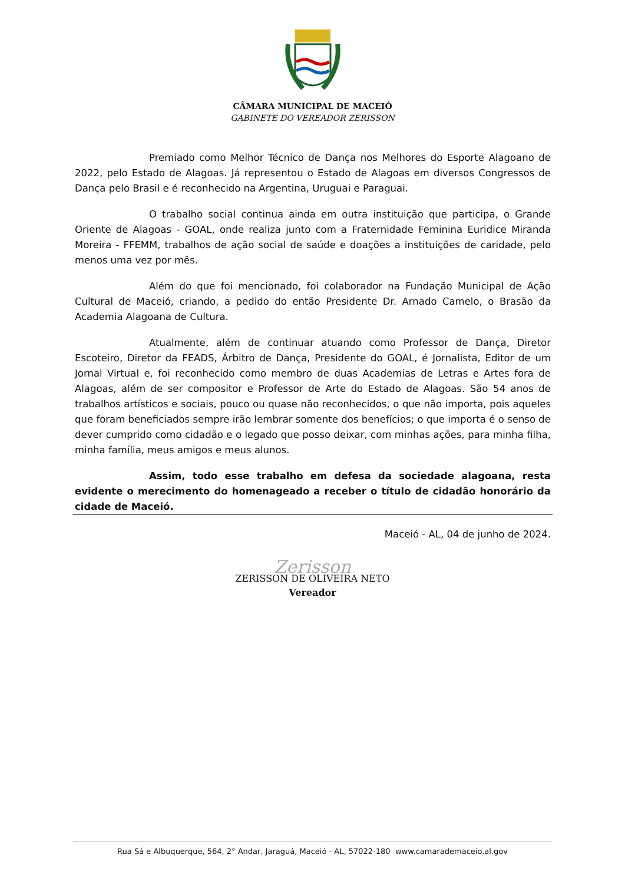CÂMARA MUNICIPAL DE MACEIÓ
GABINETE DO VEREADOR ZERISSON
Premiado como Melhor Técnico de Dança nos Melhores do Esporte Alagoano de 2022, pelo Estado de Alagoas. Já representou o Estado de Alagoas em diversos Congressos de Dança pelo Brasil e é reconhecido na Argentina, Uruguai e Paraguai.
O trabalho social continua ainda em outra instituição que participa, o Grande Oriente de Alagoas - GOAL, onde realiza junto com a Fraternidade Feminina Euridice Miranda Moreira - FFEMM, trabalhos de ação social de saúde e doações a instituições de caridade, pelo menos uma vez por mês.
Além do que foi mencionado, foi colaborador na Fundação Municipal de Ação Cultural de Maceió, criando, a pedido do então Presidente Dr. Arnado Camelo, o Brasão da Academia Alagoana de Cultura.
Atualmente, além de continuar atuando como Professor de Dança, Diretor Escoteiro, Diretor da FEADS, Árbitro de Dança, Presidente do GOAL, é Jornalista, Editor de um Jornal Virtual e, foi reconhecido como membro de duas Academias de Letras e Artes fora de Alagoas, além de ser compositor e Professor de Arte do Estado de Alagoas. São 54 anos de trabalhos artísticos e sociais, pouco ou quase não reconhecidos, o que não importa, pois aqueles que foram beneficiados sempre irão lembrar somente dos benefícios; o que importa é o senso de dever cumprido como cidadão e o legado que posso deixar, com minhas ações, para minha filha, minha família, meus amigos e meus alunos.
Assim, todo esse trabalho em defesa da sociedade alagoana, resta evidente o merecimento do homenageado a receber o título de cidadão honorário da cidade de Maceió.
Maceió - AL, 04 de junho de 2024.
Zerisson
ZERISSON DE OLIVEIRA NETO
Vereador
Rua Sá e Albuquerque, 564, 2° Andar, Jaraguá, Maceió - AL, 57022-180 www.camarademaceio.al.gov